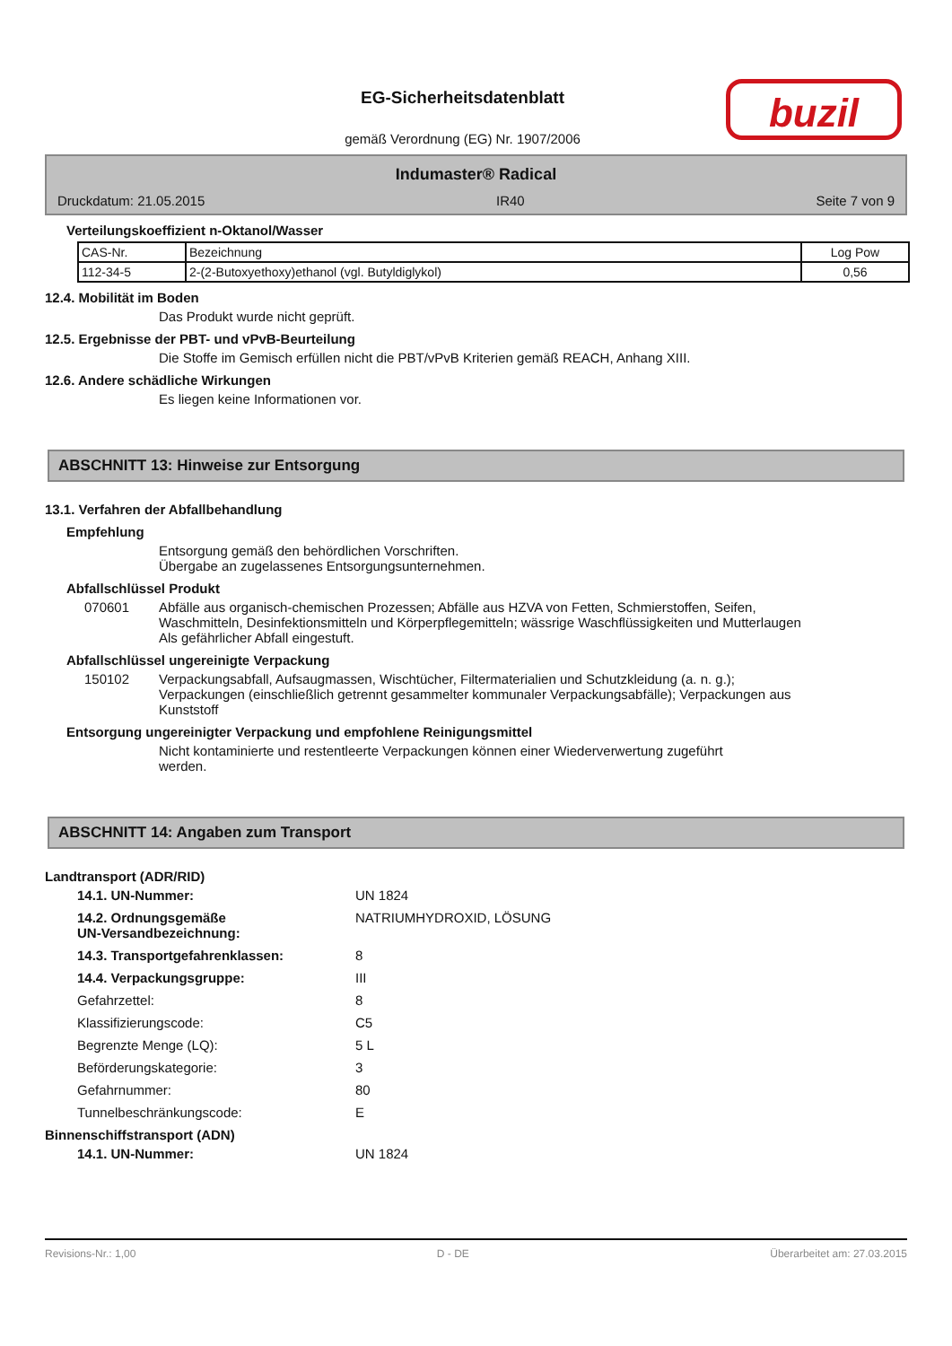EG-Sicherheitsdatenblatt
gemäß Verordnung (EG) Nr. 1907/2006
buzil
Indumaster® Radical
Druckdatum: 21.05.2015 IR40 Seite 7 von 9
Verteilungskoeffizient n-Oktanol/Wasser
| CAS-Nr. | Bezeichnung | Log Pow |
| 112-34-5 | 2-(2-Butoxyethoxy)ethanol (vgl. Butyldiglykol) | 0,56 |
12.4. Mobilität im Boden
Das Produkt wurde nicht geprüft.
12.5. Ergebnisse der PBT- und vPvB-Beurteilung
Die Stoffe im Gemisch erfüllen nicht die PBT/vPvB Kriterien gemäß REACH, Anhang XIII.
12.6. Andere schädliche Wirkungen
Es liegen keine Informationen vor.
ABSCHNITT 13: Hinweise zur Entsorgung
13.1. Verfahren der Abfallbehandlung
Empfehlung
Entsorgung gemäß den behördlichen Vorschriften.
Übergabe an zugelassenes Entsorgungsunternehmen.
Abfallschlüssel Produkt
070601 Abfälle aus organisch-chemischen Prozessen; Abfälle aus HZVA von Fetten, Schmierstoffen, Seifen, Waschmitteln, Desinfektionsmitteln und Körperpflegemitteln; wässrige Waschflüssigkeiten und Mutterlaugen
Als gefährlicher Abfall eingestuft.
Abfallschlüssel ungereinigte Verpackung
150102 Verpackungsabfall, Aufsaugmassen, Wischtücher, Filtermaterialien und Schutzkleidung (a. n. g.); Verpackungen (einschließlich getrennt gesammelter kommunaler Verpackungsabfälle); Verpackungen aus Kunststoff
Entsorgung ungereinigter Verpackung und empfohlene Reinigungsmittel
Nicht kontaminierte und restentleerte Verpackungen können einer Wiederverwertung zugeführt werden.
ABSCHNITT 14: Angaben zum Transport
Landtransport (ADR/RID)
14.1. UN-Nummer: UN 1824
14.2. Ordnungsgemäße
UN-Versandbezeichnung: NATRIUMHYDROXID, LÖSUNG
14.3. Transportgefahrenklassen: 8
14.4. Verpackungsgruppe: III
Gefahrzettel: 8
Klassifizierungscode: C5
Begrenzte Menge (LQ): 5 L
Beförderungskategorie: 3
Gefahrnummer: 80
Tunnelbeschränkungscode: E
Binnenschiffstransport (ADN)
14.1. UN-Nummer: UN 1824
Revisions-Nr.: 1,00 D - DE Überarbeitet am: 27.03.2015